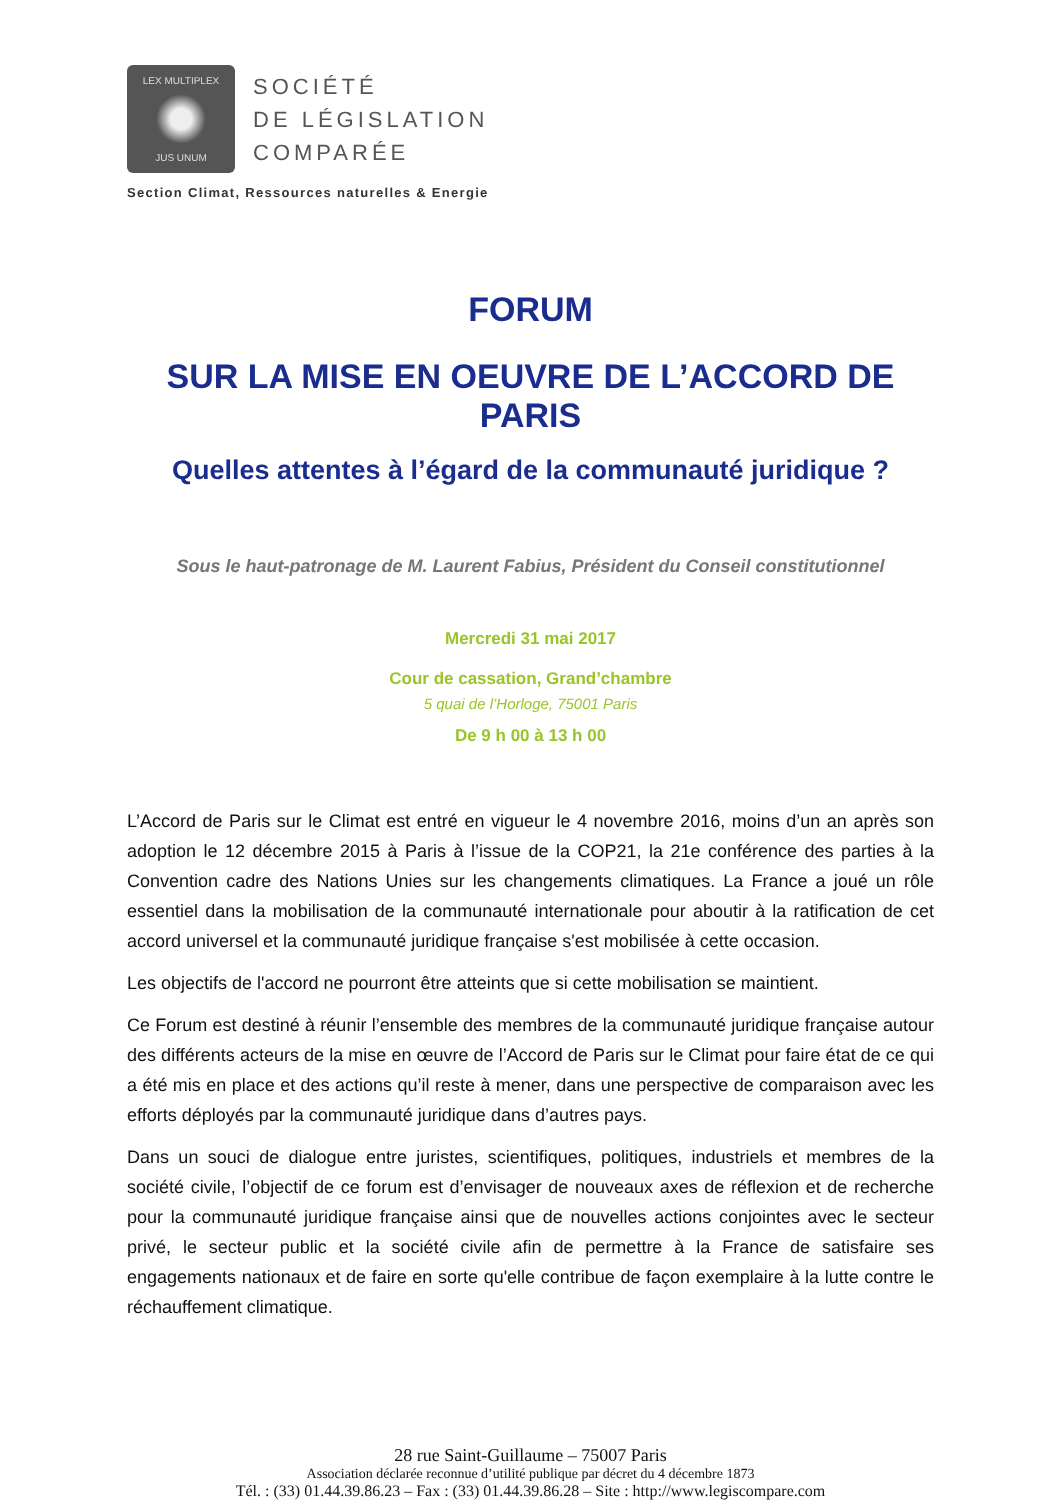LEX MULTIPLEX
JUS UNUM
SOCIÉTÉ
DE LÉGISLATION
COMPARÉE
Section Climat, Ressources naturelles & Energie
FORUM
SUR LA MISE EN OEUVRE DE L’ACCORD DE PARIS
Quelles attentes à l’égard de la communauté juridique ?
Sous le haut-patronage de M. Laurent Fabius, Président du Conseil constitutionnel
Mercredi 31 mai 2017
Cour de cassation, Grand’chambre
5 quai de l’Horloge, 75001 Paris
De 9 h 00 à 13 h 00
L’Accord de Paris sur le Climat est entré en vigueur le 4 novembre 2016, moins d’un an après son adoption le 12 décembre 2015 à Paris à l’issue de la COP21, la 21e conférence des parties à la Convention cadre des Nations Unies sur les changements climatiques. La France a joué un rôle essentiel dans la mobilisation de la communauté internationale pour aboutir à la ratification de cet accord universel et la communauté juridique française s'est mobilisée à cette occasion.
Les objectifs de l'accord ne pourront être atteints que si cette mobilisation se maintient.
Ce Forum est destiné à réunir l’ensemble des membres de la communauté juridique française autour des différents acteurs de la mise en œuvre de l’Accord de Paris sur le Climat pour faire état de ce qui a été mis en place et des actions qu’il reste à mener, dans une perspective de comparaison avec les efforts déployés par la communauté juridique dans d’autres pays.
Dans un souci de dialogue entre juristes, scientifiques, politiques, industriels et membres de la société civile, l’objectif de ce forum est d’envisager de nouveaux axes de réflexion et de recherche pour la communauté juridique française ainsi que de nouvelles actions conjointes avec le secteur privé, le secteur public et la société civile afin de permettre à la France de satisfaire ses engagements nationaux et de faire en sorte qu'elle contribue de façon exemplaire à la lutte contre le réchauffement climatique.
28 rue Saint-Guillaume – 75007 Paris
Association déclarée reconnue d’utilité publique par décret du 4 décembre 1873
Tél. : (33) 01.44.39.86.23 – Fax : (33) 01.44.39.86.28 – Site : http://www.legiscompare.com